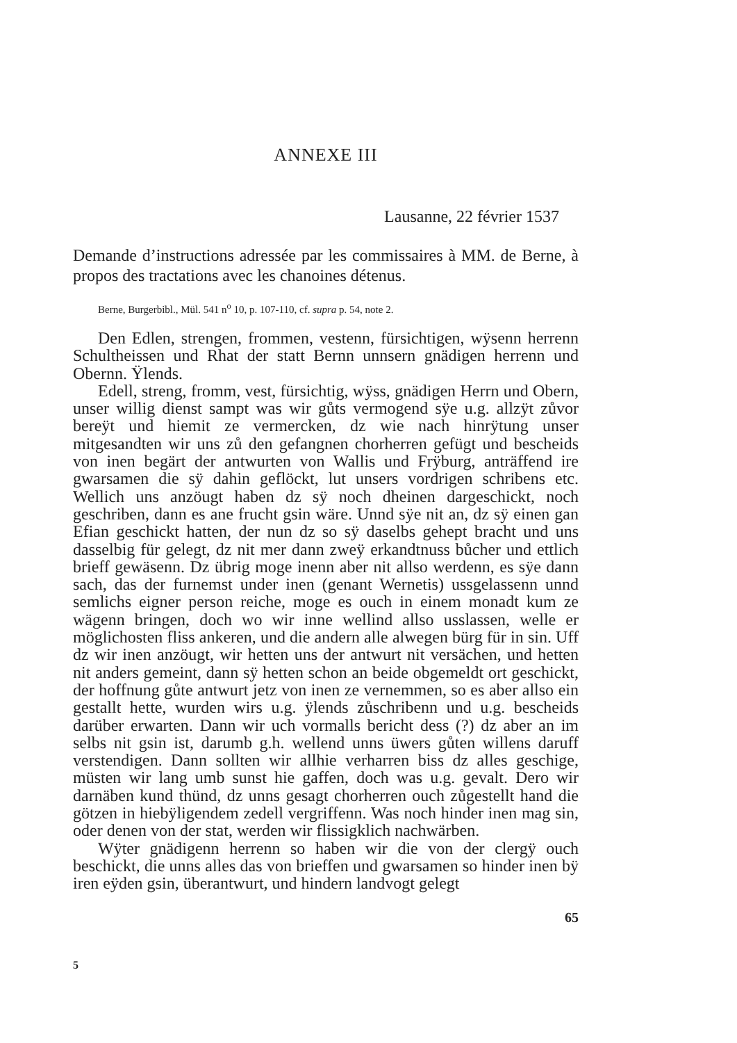ANNEXE III
Lausanne, 22 février 1537
Demande d’instructions adressée par les commissaires à MM. de Berne, à propos des tractations avec les chanoines détenus.
Berne, Burgerbibl., Mül. 541 n<sup>o</sup> 10, p. 107-110, cf. supra p. 54, note 2.
Den Edlen, strengen, frommen, vestenn, fürsichtigen, wÿsenn herrenn Schultheissen und Rhat der statt Bernn unnsern gnädigen herrenn und Obernn. Ÿlends.
Edell, streng, fromm, vest, fürsichtig, wÿss, gnädigen Herrn und Obern, unser willig dienst sampt was wir gůts vermogend sÿe u.g. allzÿt zůvor bereÿt und hiemit ze vermercken, dz wie nach hinrÿtung unser mitgesandten wir uns zů den gefangnen chorherren gefügt und bescheids von inen begärt der antwurten von Wallis und Frÿburg, anträffend ire gwarsamen die sÿ dahin geflöckt, lut unsers vordrigen schribens etc. Wellich uns anzöugt haben dz sÿ noch dheinen dargeschickt, noch geschriben, dann es ane frucht gsin wäre. Unnd sÿe nit an, dz sÿ einen gan Efian geschickt hatten, der nun dz so sÿ daselbs gehept bracht und uns dasselbig für gelegt, dz nit mer dann zweÿ erkandtnuss bůcher und ettlich brieff gewäsenn. Dz übrig moge inenn aber nit allso werdenn, es sÿe dann sach, das der furnemst under inen (genant Wernetis) ussgelassenn unnd semlichs eigner person reiche, moge es ouch in einem monadt kum ze wägenn bringen, doch wo wir inne wellind allso usslassen, welle er möglichosten fliss ankeren, und die andern alle alwegen bürg für in sin. Uff dz wir inen anzöugt, wir hetten uns der antwurt nit versächen, und hetten nit anders gemeint, dann sÿ hetten schon an beide obgemeldt ort geschickt, der hoffnung gůte antwurt jetz von inen ze vernemmen, so es aber allso ein gestallt hette, wurden wirs u.g. ÿlends zůschribenn und u.g. bescheids darüber erwarten. Dann wir uch vormalls bericht dess (?) dz aber an im selbs nit gsin ist, darumb g.h. wellend unns üwers gůten willens daruff verstendigen. Dann sollten wir allhie verharren biss dz alles geschige, müsten wir lang umb sunst hie gaffen, doch was u.g. gevalt. Dero wir darnäben kund thünd, dz unns gesagt chorherren ouch zůgestellt hand die götzen in hiebÿligendem zedell vergriffenn. Was noch hinder inen mag sin, oder denen von der stat, werden wir flissigklich nachwärben.
Wÿter gnädigenn herrenn so haben wir die von der clergÿ ouch beschickt, die unns alles das von brieffen und gwarsamen so hinder inen bÿ iren eÿden gsin, überantwurt, und hindern landvogt gelegt
65
5